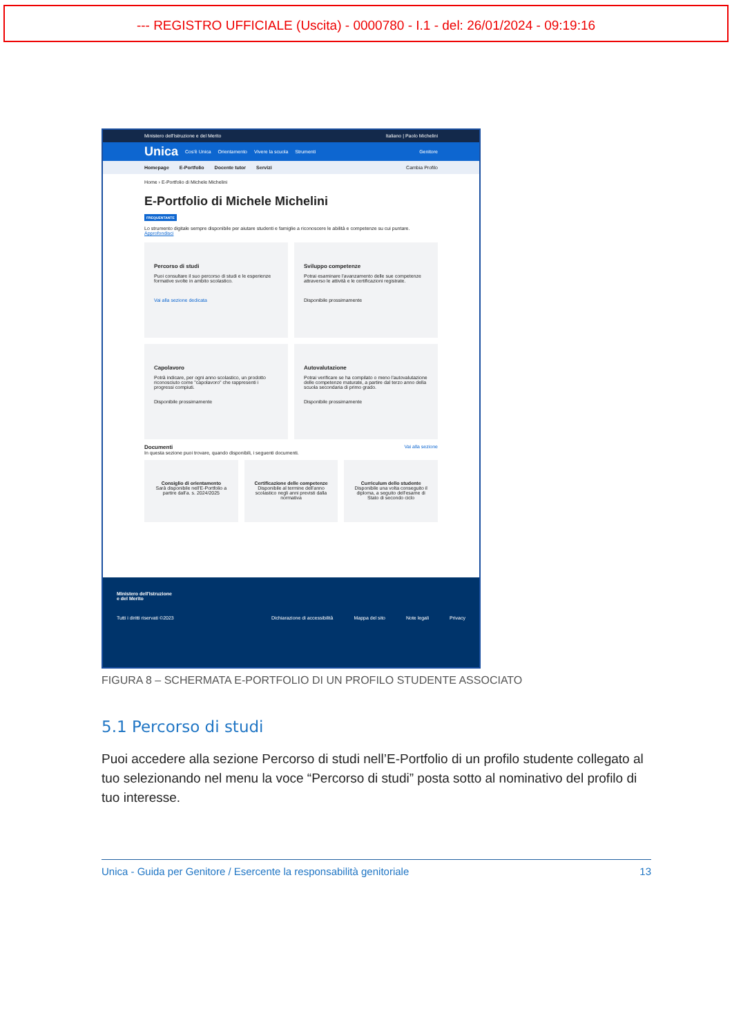--- REGISTRO UFFICIALE (Uscita) - 0000780 - I.1 - del: 26/01/2024 - 09:19:16
Ministero dell'Istruzione e del Merito Italiano | Paolo Michelini
Unica Cos'è Unica Orientamento Vivere la scuola Strumenti Genitore
Homepage E-Portfolio Docente tutor Servizi Cambia Profilo
Home › E-Portfolio di Michele Michelini
E-Portfolio di Michele Michelini
FREQUENTANTE
Lo strumento digitale sempre disponibile per aiutare studenti e famiglie a riconoscere le abilità e competenze su cui puntare. Approfondisci
Percorso di studi
Puoi consultare il suo percorso di studi e le esperienze formative svolte in ambito scolastico.
Vai alla sezione dedicata
Sviluppo competenze
Potrai esaminare l'avanzamento delle sue competenze attraverso le attività e le certificazioni registrate.
Disponibile prossimamente
Capolavoro
Potrà indicare, per ogni anno scolastico, un prodotto riconosciuto come "capolavoro" che rappresenti i progressi compiuti.
Disponibile prossimamente
Autovalutazione
Potrai verificare se ha compilato o meno l'autovalutazione delle competenze maturate, a partire dal terzo anno della scuola secondaria di primo grado.
Disponibile prossimamente
Documenti Vai alla sezione
In questa sezione puoi trovare, quando disponibili, i seguenti documenti.
Consiglio di orientamento
Sarà disponibile nell'E-Portfolio a partire dall'a. s. 2024/2025
Certificazione delle competenze
Disponibile al termine dell'anno scolastico negli anni previsti dalla normativa
Curriculum dello studente
Disponibile una volta conseguito il diploma, a seguito dell'esame di Stato di secondo ciclo
Ministero dell'Istruzione
e del Merito
Tutti i diritti riservati ©2023 Dichiarazione di accessibilità Mappa del sito Note legali Privacy
FIGURA 8 – SCHERMATA E-PORTFOLIO DI UN PROFILO STUDENTE ASSOCIATO
5.1 Percorso di studi
Puoi accedere alla sezione Percorso di studi nell’E-Portfolio di un profilo studente collegato al tuo selezionando nel menu la voce “Percorso di studi” posta sotto al nominativo del profilo di tuo interesse.
Unica - Guida per Genitore / Esercente la responsabilità genitoriale 13